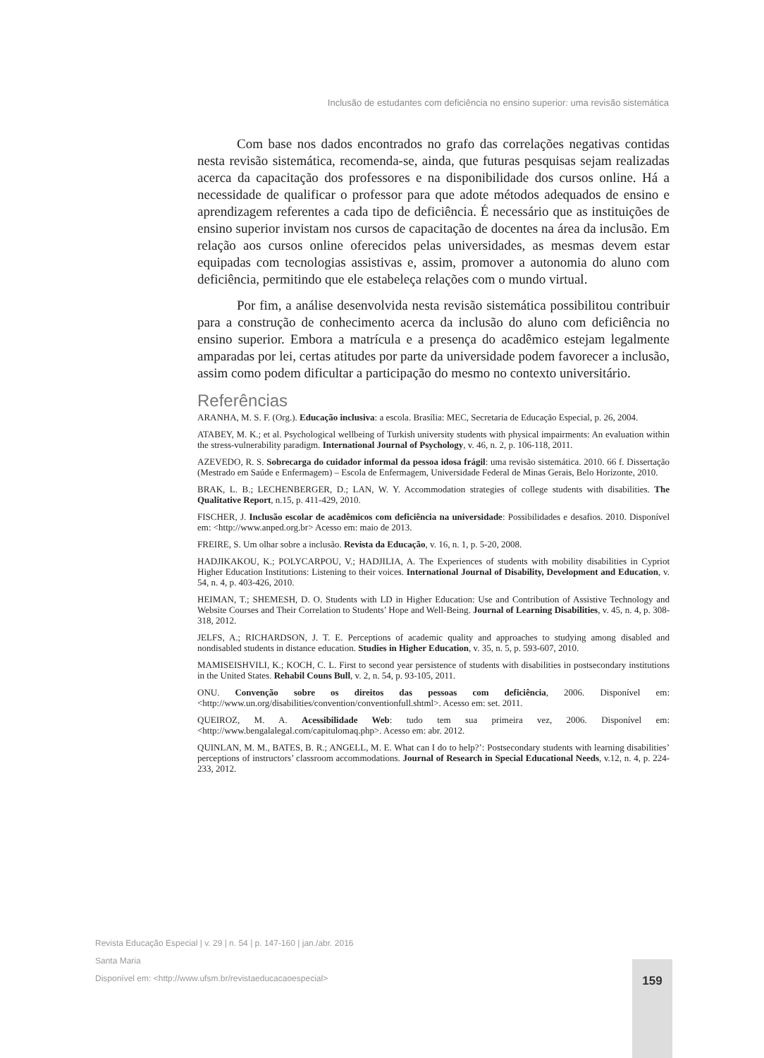Inclusão de estudantes com deficiência no ensino superior: uma revisão sistemática
Com base nos dados encontrados no grafo das correlações negativas contidas nesta revisão sistemática, recomenda-se, ainda, que futuras pesquisas sejam realizadas acerca da capacitação dos professores e na disponibilidade dos cursos online. Há a necessidade de qualificar o professor para que adote métodos adequados de ensino e aprendizagem referentes a cada tipo de deficiência. É necessário que as instituições de ensino superior invistam nos cursos de capacitação de docentes na área da inclusão. Em relação aos cursos online oferecidos pelas universidades, as mesmas devem estar equipadas com tecnologias assistivas e, assim, promover a autonomia do aluno com deficiência, permitindo que ele estabeleça relações com o mundo virtual.
Por fim, a análise desenvolvida nesta revisão sistemática possibilitou contribuir para a construção de conhecimento acerca da inclusão do aluno com deficiência no ensino superior. Embora a matrícula e a presença do acadêmico estejam legalmente amparadas por lei, certas atitudes por parte da universidade podem favorecer a inclusão, assim como podem dificultar a participação do mesmo no contexto universitário.
Referências
ARANHA, M. S. F. (Org.). Educação inclusiva: a escola. Brasília: MEC, Secretaria de Educação Especial, p. 26, 2004.
ATABEY, M. K.; et al. Psychological wellbeing of Turkish university students with physical impairments: An evaluation within the stress-vulnerability paradigm. International Journal of Psychology, v. 46, n. 2, p. 106-118, 2011.
AZEVEDO, R. S. Sobrecarga do cuidador informal da pessoa idosa frágil: uma revisão sistemática. 2010. 66 f. Dissertação (Mestrado em Saúde e Enfermagem) – Escola de Enfermagem, Universidade Federal de Minas Gerais, Belo Horizonte, 2010.
BRAK, L. B.; LECHENBERGER, D.; LAN, W. Y. Accommodation strategies of college students with disabilities. The Qualitative Report, n.15, p. 411-429, 2010.
FISCHER, J. Inclusão escolar de acadêmicos com deficiência na universidade: Possibilidades e desafios. 2010. Disponível em: <http://www.anped.org.br> Acesso em: maio de 2013.
FREIRE, S. Um olhar sobre a inclusão. Revista da Educação, v. 16, n. 1, p. 5-20, 2008.
HADJIKAKOU, K.; POLYCARPOU, V.; HADJILIA, A. The Experiences of students with mobility disabilities in Cypriot Higher Education Institutions: Listening to their voices. International Journal of Disability, Development and Education, v. 54, n. 4, p. 403-426, 2010.
HEIMAN, T.; SHEMESH, D. O. Students with LD in Higher Education: Use and Contribution of Assistive Technology and Website Courses and Their Correlation to Students’ Hope and Well-Being. Journal of Learning Disabilities, v. 45, n. 4, p. 308-318, 2012.
JELFS, A.; RICHARDSON, J. T. E. Perceptions of academic quality and approaches to studying among disabled and nondisabled students in distance education. Studies in Higher Education, v. 35, n. 5, p. 593-607, 2010.
MAMISEISHVILI, K.; KOCH, C. L. First to second year persistence of students with disabilities in postsecondary institutions in the United States. Rehabil Couns Bull, v. 2, n. 54, p. 93-105, 2011.
ONU. Convenção sobre os direitos das pessoas com deficiência, 2006. Disponível em: <http://www.un.org/disabilities/convention/conventionfull.shtml>. Acesso em: set. 2011.
QUEIROZ, M. A. Acessibilidade Web: tudo tem sua primeira vez, 2006. Disponível em: <http://www.bengalalegal.com/capitulomaq.php>. Acesso em: abr. 2012.
QUINLAN, M. M., BATES, B. R.; ANGELL, M. E. What can I do to help?’: Postsecondary students with learning disabilities’ perceptions of instructors’ classroom accommodations. Journal of Research in Special Educational Needs, v.12, n. 4, p. 224-233, 2012.
Revista Educação Especial | v. 29 | n. 54 | p. 147-160 | jan./abr. 2016
Santa Maria
Disponível em: <http://www.ufsm.br/revistaeducacaoespecial>
159